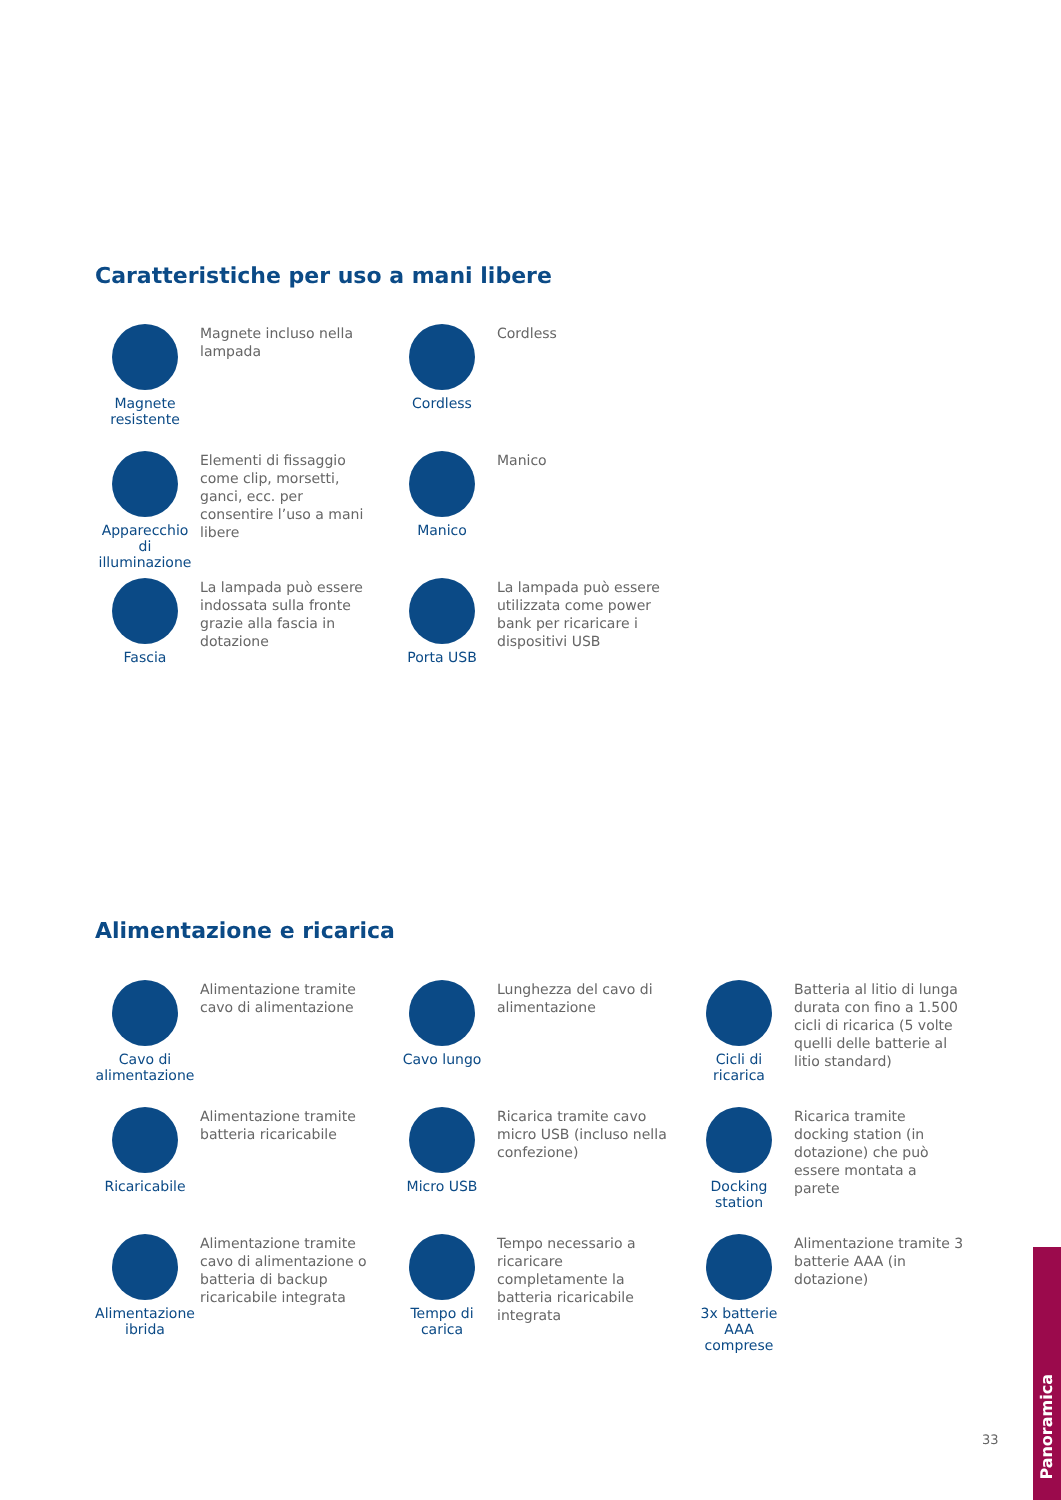Caratteristiche per uso a mani libere
Magnete resistente
Magnete incluso nella lampada
Cordless
Cordless
Apparecchio di illuminazione
Elementi di fissaggio come clip, morsetti, ganci, ecc. per consentire l’uso a mani libere
Manico
Manico
Fascia
La lampada può essere indossata sulla fronte grazie alla fascia in dotazione
Porta USB
La lampada può essere utilizzata come power bank per ricaricare i dispositivi USB
Alimentazione e ricarica
Cavo di alimentazione
Alimentazione tramite cavo di alimentazione
Cavo lungo
Lunghezza del cavo di alimentazione
Cicli di ricarica
Batteria al litio di lunga durata con fino a 1.500 cicli di ricarica (5 volte quelli delle batterie al litio standard)
Ricaricabile
Alimentazione tramite batteria ricaricabile
Micro USB
Ricarica tramite cavo micro USB (incluso nella confezione)
Docking station
Ricarica tramite docking station (in dotazione) che può essere montata a parete
Alimentazione ibrida
Alimentazione tramite cavo di alimentazione o batteria di backup ricaricabile integrata
Tempo di carica
Tempo necessario a ricaricare completamente la batteria ricaricabile integrata
3x batterie AAA comprese
Alimentazione tramite 3 batterie AAA (in dotazione)
33
Panoramica